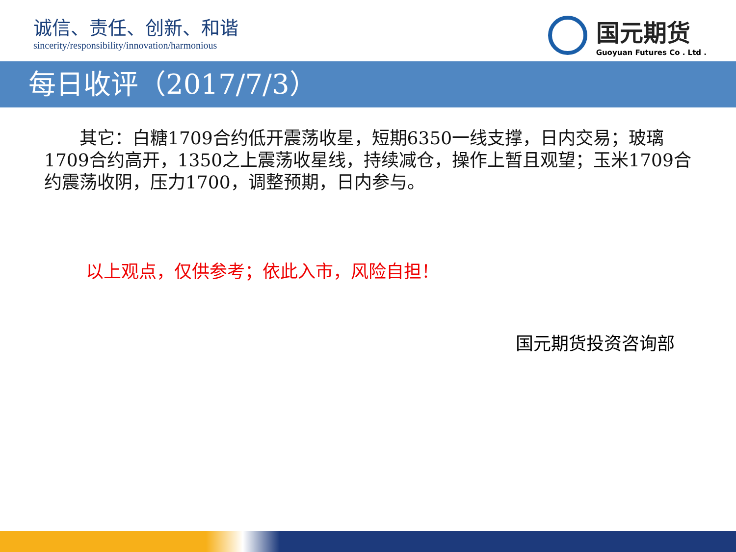诚信、责任、创新、和谐
sincerity/responsibility/innovation/harmonious
国元期货
Guoyuan Futures Co . Ltd .
每日收评（2017/7/3）
  其它：白糖1709合约低开震荡收星，短期6350一线支撑，日内交易；玻璃1709合约高开，1350之上震荡收星线，持续减仓，操作上暂且观望；玉米1709合约震荡收阴，压力1700，调整预期，日内参与。
以上观点，仅供参考；依此入市，风险自担！
国元期货投资咨询部